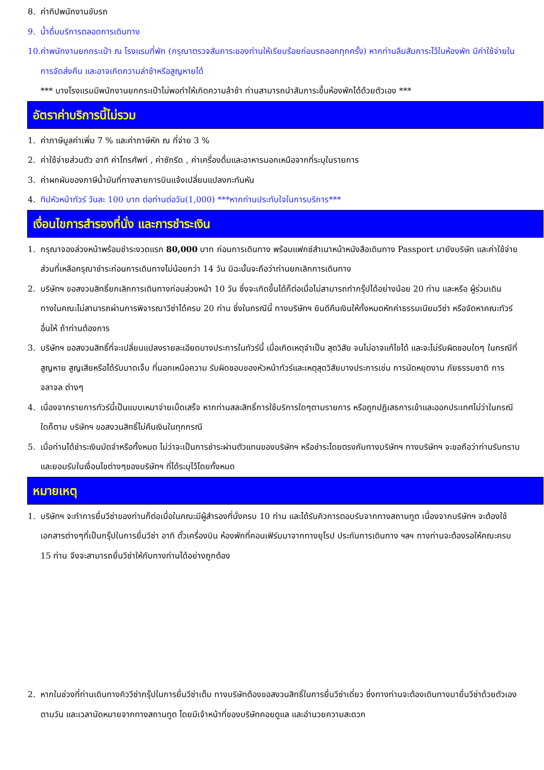8. ค่าทิปพนักงานขับรถ
9. น้ำดื่มบริการตลอดการเดินทาง
10. ค่าพนักงานยกกระเป๋า ณ โรงแรมที่พัก (กรุณาตรวจสัมภาระของท่านให้เรียบร้อยก่อนรถออกทุกครั้ง) หากท่านลืมสัมภาระไว้ในห้องพัก มีค่าใช้จ่ายในการจัดส่งคืน และอาจเกิดความล่าช้าหรือสูญหายได้
*** บางโรงแรมมีพนักงานยกกระเป๋าไม่พอทำให้เกิดความล้าช้า ท่านสามารถนำสัมภาระขึ้นห้องพักได้ด้วยตัวเอง ***
อัตราค่าบริการนี้ไม่รวม
1. ค่าภาษีมูลค่าเพิ่ม 7 % และค่าภาษีหัก ณ ที่จ่าย 3 %
2. ค่าใช้จ่ายส่วนตัว อาทิ ค่าโทรศัพท์ , ค่าซักรีด , ค่าเครื่องดื่มและอาหารนอกเหนือจากที่ระบุในรายการ
3. ค่าผกผันของภาษีน้ำมันที่ทางสายการบินแจ้งเปลี่ยนแปลงกะทันหัน
4. ทิปหัวหน้าทัวร์ วันละ 100 บาท ต่อท่านต่อวัน(1,000) ***หากท่านประทับใจในการบริการ***
เงื่อนไขการสำรองที่นั่ง และการชำระเงิน
1. กรุณาจองล่วงหน้าพร้อมชำระงวดแรก 80,000 บาท ก่อนการเดินทาง พร้อมแฟกซ์สำเนาหน้าหนังสือเดินทาง Passport มายังบริษัท และค่าใช้จ่ายส่วนที่เหลือกรุณาชำระก่อนการเดินทางไม่น้อยกว่า 14 วัน มิฉะนั้นจะถือว่าท่านยกเลิกการเดินทาง
2. บริษัทฯ ขอสงวนสิทธิ์ยกเลิกการเดินทางก่อนล่วงหน้า 10 วัน ซึ่งจะเกิดขึ้นได้ก็ต่อเมื่อไม่สามารถทำกรุ๊ปได้อย่างน้อย 20 ท่าน และหรือ ผู้ร่วมเดินทางในคณะไม่สามารถผ่านการพิจารณาวีซ่าได้ครบ 20 ท่าน ซึ่งในกรณีนี้ ทางบริษัทฯ ยินดีคืนเงินให้ทั้งหมดหักค่าธรรมเนียมวีซ่า หรือจัดหาคณะทัวร์อื่นให้ ถ้าท่านต้องการ
3. บริษัทฯ ขอสงวนสิทธิ์ที่จะเปลี่ยนแปลงรายละเอียดบางประการในทัวร์นี้ เมื่อเกิดเหตุจำเป็น สุดวิสัย จนไม่อาจแก้ไขได้ และจะไม่รับผิดชอบใดๆ ในกรณีที่สูญหาย สูญเสียหรือได้รับบาดเจ็บ ที่นอกเหนือความ รับผิดชอบของหัวหน้าทัวร์และเหตุสุดวิสัยบางประการเช่น การนัดหยุดงาน ภัยธรรมชาติ การจลาจล ต่างๆ
4. เนื่องจากรายการทัวร์นี้เป็นแบบเหมาจ่ายเบ็ดเสร็จ หากท่านสละสิทธิ์การใช้บริการใดๆตามรายการ หรือถูกปฏิเสธการเข้าและออกประเทศไม่ว่าในกรณีใดก็ตาม บริษัทฯ ขอสงวนสิทธิ์ไม่คืนเงินในทุกกรณี
5. เมื่อท่านได้ชำระเงินมัดจำหรือทั้งหมด ไม่ว่าจะเป็นการชำระผ่านตัวแทนของบริษัทฯ หรือชำระโดยตรงกับทางบริษัทฯ ทางบริษัทฯ จะขอถือว่าท่านรับทราบและยอมรับในเงื่อนไขต่างๆของบริษัทฯ ที่ได้ระบุไว้โดยทั้งหมด
หมายเหตุ
1. บริษัทฯ จะทำการยื่นวีซ่าของท่านก็ต่อเมื่อในคณะมีผู้สำรองที่นั่งครบ 10 ท่าน และได้รับคิวการตอบรับจากทางสถานทูต เนื่องจากบริษัทฯ จะต้องใช้เอกสารต่างๆที่เป็นกรุ๊ปในการยื่นวีซ่า อาทิ ตั๋วเครื่องบิน ห้องพักที่คอนเฟิร์มมาจากทางยุโรป ประกันการเดินทาง ฯลฯ ทางท่านจะต้องรอให้คณะครบ 15 ท่าน จึงจะสามารถยื่นวีซ่าให้กับทางท่านได้อย่างถูกต้อง
2. หากในช่วงที่ท่านเดินทางคิววีซ่ากรุ๊ปในการยื่นวีซ่าเต็ม ทางบริษัทต้องขอสงวนสิทธิ์ในการยื่นวีซ่าเดี่ยว ซึ่งทางท่านจะต้องเดินทางมายื่นวีซ่าด้วยตัวเอง ตามวัน และเวลานัดหมายจากทางสถานทูต โดยมีเจ้าหน้าที่ของบริษัทคอยดูแล และอำนวยความสะดวก